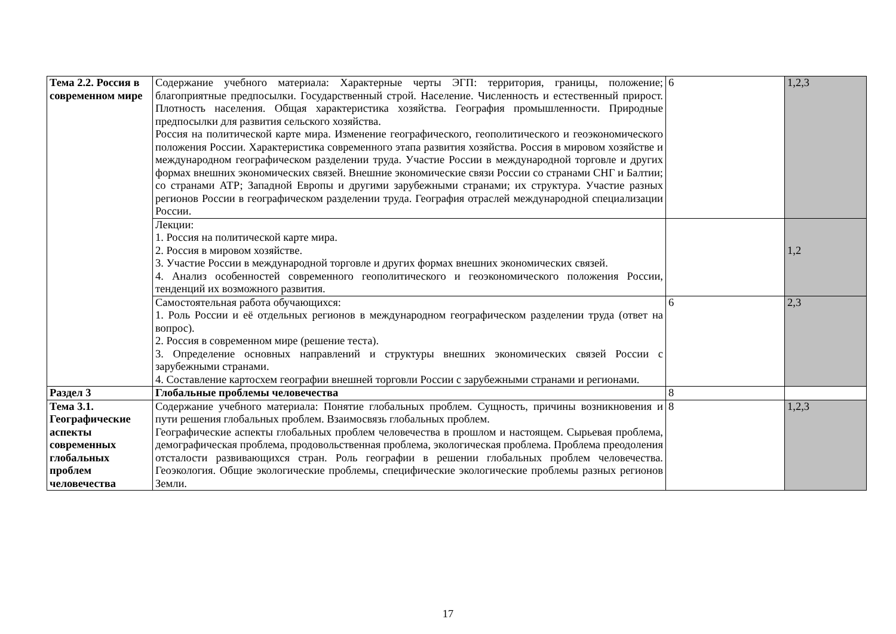| Тема 2.2. Россия в современном мире | Содержание учебного материала: Характерные черты ЭГП: территория, границы, положение; благоприятные предпосылки. Государственный строй. Население. Численность и естественный прирост. Плотность населения. Общая характеристика хозяйства. География промышленности. Природные предпосылки для развития сельского хозяйства. Россия на политической карте мира. Изменение географического, геополитического и геоэкономического положения России. Характеристика современного этапа развития хозяйства. Россия в мировом хозяйстве и международном географическом разделении труда. Участие России в международной торговле и других формах внешних экономических связей. Внешние экономические связи России со странами СНГ и Балтии; со странами АТР; Западной Европы и другими зарубежными странами; их структура. Участие разных регионов России в географическом разделении труда. География отраслей международной специализации России. | 6 | 1,2,3 |
| | Лекции: 1. Россия на политической карте мира. 2. Россия в мировом хозяйстве. 3. Участие России в международной торговле и других формах внешних экономических связей. 4. Анализ особенностей современного геополитического и геоэкономического положения России, тенденций их возможного развития. | | 1,2 |
| | Самостоятельная работа обучающихся: 1. Роль России и её отдельных регионов в международном географическом разделении труда (ответ на вопрос). 2. Россия в современном мире (решение теста). 3. Определение основных направлений и структуры внешних экономических связей России с зарубежными странами. 4. Составление картосхем географии внешней торговли России с зарубежными странами и регионами. | 6 | 2,3 |
| Раздел 3 | Глобальные проблемы человечества | 8 | |
| Тема 3.1. Географические аспекты современных глобальных проблем человечества | Содержание учебного материала: Понятие глобальных проблем. Сущность, причины возникновения и пути решения глобальных проблем. Взаимосвязь глобальных проблем. Географические аспекты глобальных проблем человечества в прошлом и настоящем. Сырьевая проблема, демографическая проблема, продовольственная проблема, экологическая проблема. Проблема преодоления отсталости развивающихся стран. Роль географии в решении глобальных проблем человечества. Геоэкология. Общие экологические проблемы, специфические экологические проблемы разных регионов Земли. | 8 | 1,2,3 |
17